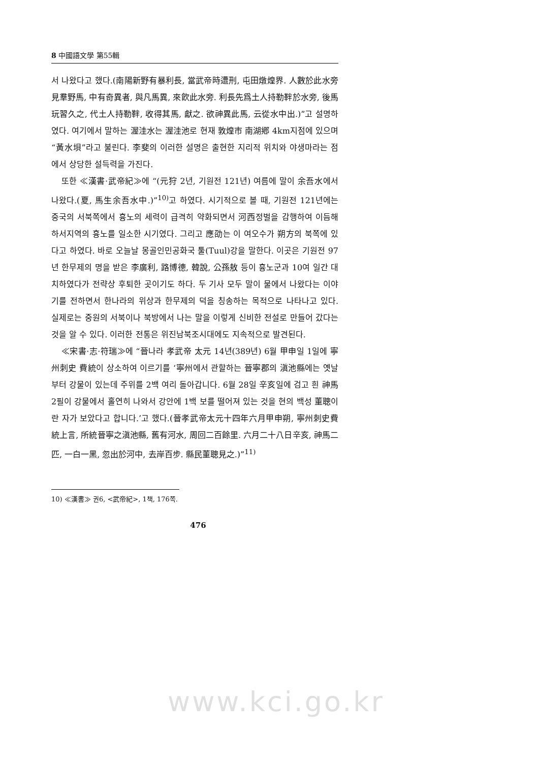8 中國語文學 第55輯
서 나왔다고 했다.(南陽新野有暴利長, 當武帝時遭刑, 屯田燉煌界. 人數於此水旁見羣野馬, 中有奇異者, 與凡馬異, 來飮此水旁. 利長先爲土人持勒靽於水旁, 後馬玩習久之, 代土人持勒靽, 收得其馬, 獻之. 欲神異此馬, 云從水中出.)”고 설명하였다. 여기에서 말하는 渥洼水는 渥洼池로 현재 敦煌市 南湖鄕 4km지점에 있으며 “黃水垻”라고 불린다. 李斐의 이러한 설명은 출현한 지리적 위치와 야생마라는 점에서 상당한 설득력을 가진다.
또한 ≪漢書·武帝紀≫에 “(元狩 2년, 기원전 121년) 여름에 말이 余吾水에서 나왔다.(夏, 馬生余吾水中.)”<sup>10)</sup>고 하였다. 시기적으로 볼 때, 기원전 121년에는 중국의 서북쪽에서 흉노의 세력이 급격히 약화되면서 河西정벌을 감행하여 이듬해 하서지역의 흉노를 일소한 시기였다. 그리고 應劭는 이 여오수가 朔方의 북쪽에 있다고 하였다. 바로 오늘날 몽골인민공화국 툴(Tuul)강을 말한다. 이곳은 기원전 97년 한무제의 명을 받은 李廣利, 路博德, 韓說, 公孫敖 등이 흉노군과 10여 일간 대치하였다가 전략상 후퇴한 곳이기도 하다. 두 기사 모두 말이 물에서 나왔다는 이야기를 전하면서 한나라의 위상과 한무제의 덕을 칭송하는 목적으로 나타나고 있다. 실제로는 중원의 서북이나 북방에서 나는 말을 이렇게 신비한 전설로 만들어 갔다는 것을 알 수 있다. 이러한 전통은 위진남북조시대에도 지속적으로 발견된다.
≪宋書·志·符瑞≫에 “晉나라 孝武帝 太元 14년(389년) 6월 甲申일 1일에 寧州刺史 費統이 상소하여 이르기를 ‘寧州에서 관할하는 晉寧郡의 滇池縣에는 옛날부터 강물이 있는데 주위를 2백 여리 돌아갑니다. 6월 28일 辛亥일에 검고 흰 神馬 2필이 강물에서 홀연히 나와서 강안에 1백 보를 떨어져 있는 것을 현의 백성 董聰이란 자가 보았다고 합니다.’고 했다.(晉孝武帝太元十四年六月甲申朔, 寧州刺史費統上言, 所統晉寧之滇池縣, 舊有河水, 周回二百餘里. 六月二十八日辛亥, 神馬二匹, 一白一黑, 忽出於河中, 去岸百步. 縣民董聰見之.)”<sup>11)</sup>
10) ≪漢書≫ 권6, <武帝紀>, 1책, 176쪽.
476
www.kci.go.kr